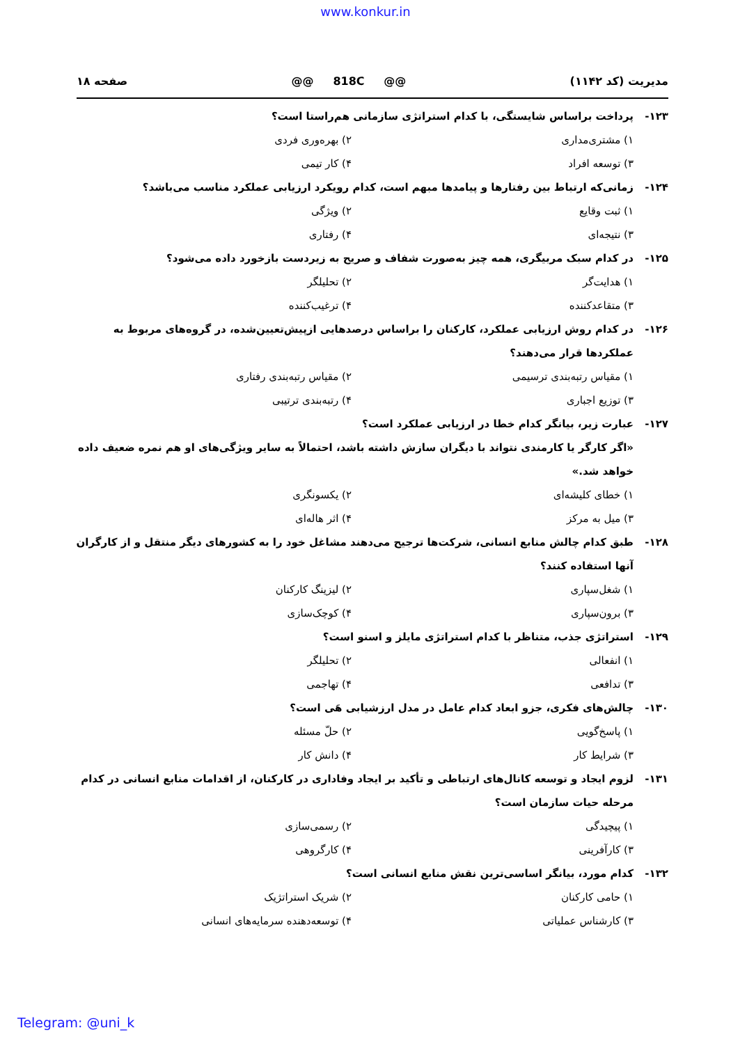www.konkur.in
مدیریت (کد ۱۱۴۲) @@ 818C @@ صفحه ۱۸
۱۲۳- پرداخت براساس شایستگی، با کدام استراتژی سازمانی هم‌راستا است؟
۱) مشتری‌مداری ۲) بهره‌وری فردی
۳) توسعه افراد ۴) کار تیمی
۱۲۴- زمانی‌که ارتباط بین رفتارها و پیامدها مبهم است، کدام رویکرد ارزیابی عملکرد مناسب می‌باشد؟
۱) ثبت وقایع ۲) ویژگی
۳) نتیجه‌ای ۴) رفتاری
۱۲۵- در کدام سبک مربیگری، همه چیز به‌صورت شفاف و صریح به زیردست بازخورد داده می‌شود؟
۱) هدایت‌گر ۲) تحلیلگر
۳) متقاعدکننده ۴) ترغیب‌کننده
۱۲۶- در کدام روش ارزیابی عملکرد، کارکنان را براساس درصدهایی ازپیش‌تعیین‌شده، در گروه‌های مربوط به عملکردها قرار می‌دهند؟
۱) مقیاس رتبه‌بندی ترسیمی ۲) مقیاس رتبه‌بندی رفتاری
۳) توزیع اجباری ۴) رتبه‌بندی ترتیبی
۱۲۷- عبارت زیر، بیانگر کدام خطا در ارزیابی عملکرد است؟
«اگر کارگر یا کارمندی نتواند با دیگران سازش داشته باشد، احتمالاً به سایر ویژگی‌های او هم نمره ضعیف داده خواهد شد.»
۱) خطای کلیشه‌ای ۲) یکسونگری
۳) میل به مرکز ۴) اثر هاله‌ای
۱۲۸- طبق کدام چالش منابع انسانی، شرکت‌ها ترجیح می‌دهند مشاغل خود را به کشورهای دیگر منتقل و از کارگران آنها استفاده کنند؟
۱) شغل‌سپاری ۲) لیزینگ کارکنان
۳) برون‌سپاری ۴) کوچک‌سازی
۱۲۹- استراتژی جذب، متناظر با کدام استراتژی مایلز و اسنو است؟
۱) انفعالی ۲) تحلیلگر
۳) تدافعی ۴) تهاجمی
۱۳۰- چالش‌های فکری، جزو ابعاد کدام عامل در مدل ارزشیابی هَی است؟
۱) پاسخ‌گویی ۲) حلّ مسئله
۳) شرایط کار ۴) دانش کار
۱۳۱- لزوم ایجاد و توسعه کانال‌های ارتباطی و تأکید بر ایجاد وفاداری در کارکنان، از اقدامات منابع انسانی در کدام مرحله حیات سازمان است؟
۱) پیچیدگی ۲) رسمی‌سازی
۳) کارآفرینی ۴) کارگروهی
۱۳۲- کدام مورد، بیانگر اساسی‌ترین نقش منابع انسانی است؟
۱) حامی کارکنان ۲) شریک استراتژیک
۳) کارشناس عملیاتی ۴) توسعه‌دهنده سرمایه‌های انسانی
Telegram: @uni_k